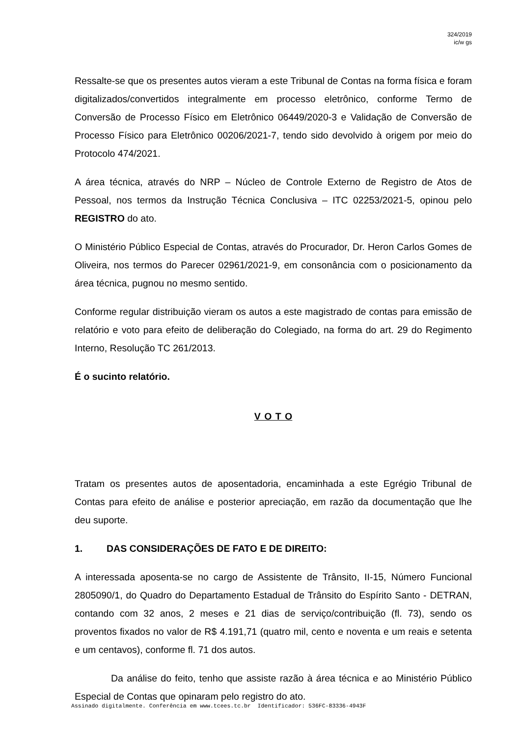324/2019
ic/w gs
Ressalte-se que os presentes autos vieram a este Tribunal de Contas na forma física e foram digitalizados/convertidos integralmente em processo eletrônico, conforme Termo de Conversão de Processo Físico em Eletrônico 06449/2020-3 e Validação de Conversão de Processo Físico para Eletrônico 00206/2021-7, tendo sido devolvido à origem por meio do Protocolo 474/2021.
A área técnica, através do NRP – Núcleo de Controle Externo de Registro de Atos de Pessoal, nos termos da Instrução Técnica Conclusiva – ITC 02253/2021-5, opinou pelo REGISTRO do ato.
O Ministério Público Especial de Contas, através do Procurador, Dr. Heron Carlos Gomes de Oliveira, nos termos do Parecer 02961/2021-9, em consonância com o posicionamento da área técnica, pugnou no mesmo sentido.
Conforme regular distribuição vieram os autos a este magistrado de contas para emissão de relatório e voto para efeito de deliberação do Colegiado, na forma do art. 29 do Regimento Interno, Resolução TC 261/2013.
É o sucinto relatório.
V O T O
Tratam os presentes autos de aposentadoria, encaminhada a este Egrégio Tribunal de Contas para efeito de análise e posterior apreciação, em razão da documentação que lhe deu suporte.
1. DAS CONSIDERAÇÕES DE FATO E DE DIREITO:
A interessada aposenta-se no cargo de Assistente de Trânsito, II-15, Número Funcional 2805090/1, do Quadro do Departamento Estadual de Trânsito do Espírito Santo - DETRAN, contando com 32 anos, 2 meses e 21 dias de serviço/contribuição (fl. 73), sendo os proventos fixados no valor de R$ 4.191,71 (quatro mil, cento e noventa e um reais e setenta e um centavos), conforme fl. 71 dos autos.
Da análise do feito, tenho que assiste razão à área técnica e ao Ministério Público Especial de Contas que opinaram pelo registro do ato.
Assinado digitalmente. Conferência em www.tcees.tc.br Identificador: 536FC-83336-4943F